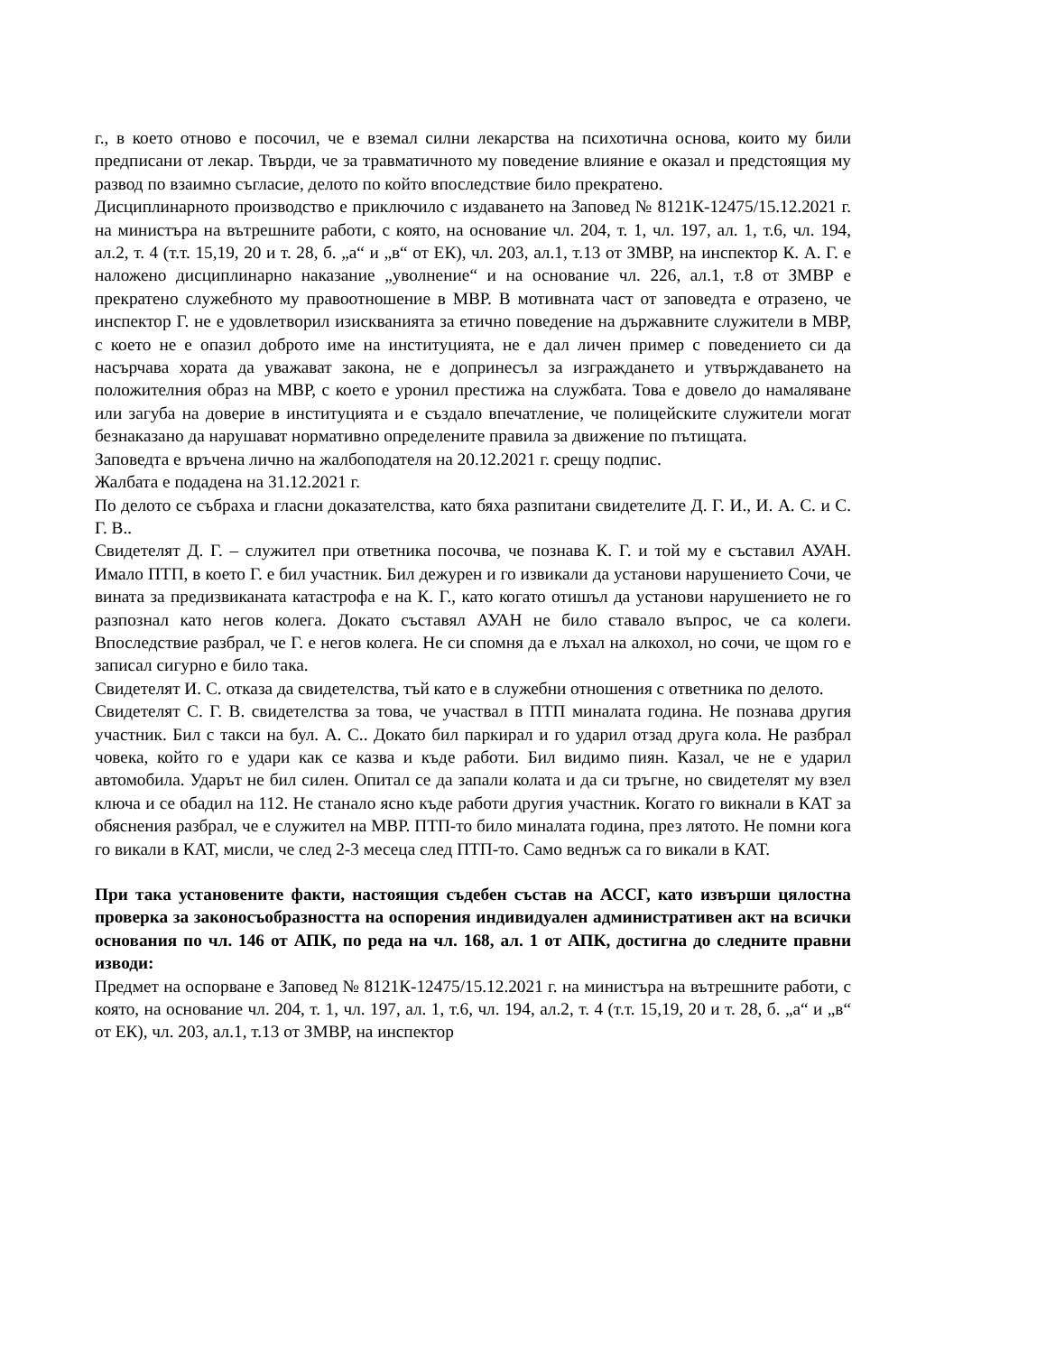г., в което отново е посочил, че е вземал силни лекарства на психотична основа, които му били предписани от лекар. Твърди, че за травматичното му поведение влияние е оказал и предстоящия му развод по взаимно съгласие, делото по който впоследствие било прекратено.
Дисциплинарното производство е приключило с издаването на Заповед № 8121К-12475/15.12.2021 г. на министъра на вътрешните работи, с която, на основание чл. 204, т. 1, чл. 197, ал. 1, т.6, чл. 194, ал.2, т. 4 (т.т. 15,19, 20 и т. 28, б. „а“ и „в“ от ЕК), чл. 203, ал.1, т.13 от ЗМВР, на инспектор К. А. Г. е наложено дисциплинарно наказание „уволнение“ и на основание чл. 226, ал.1, т.8 от ЗМВР е прекратено служебното му правоотношение в МВР. В мотивната част от заповедта е отразено, че инспектор Г. не е удовлетворил изискванията за етично поведение на държавните служители в МВР, с което не е опазил доброто име на институцията, не е дал личен пример с поведението си да насърчава хората да уважават закона, не е допринесъл за изграждането и утвърждаването на положителния образ на МВР, с което е уронил престижа на службата. Това е довело до намаляване или загуба на доверие в институцията и е създало впечатление, че полицейските служители могат безнаказано да нарушават нормативно определените правила за движение по пътищата.
Заповедта е връчена лично на жалбоподателя на 20.12.2021 г. срещу подпис.
Жалбата е подадена на 31.12.2021 г.
По делото се събраха и гласни доказателства, като бяха разпитани свидетелите Д. Г. И., И. А. С. и С. Г. В..
Свидетелят Д. Г. – служител при ответника посочва, че познава К. Г. и той му е съставил АУАН. Имало ПТП, в което Г. е бил участник. Бил дежурен и го извикали да установи нарушението Сочи, че вината за предизвиканата катастрофа е на К. Г., като когато отишъл да установи нарушението не го разпознал като негов колега. Докато съставял АУАН не било ставало въпрос, че са колеги. Впоследствие разбрал, че Г. е негов колега. Не си спомня да е лъхал на алкохол, но сочи, че щом го е записал сигурно е било така.
Свидетелят И. С. отказа да свидетелства, тъй като е в служебни отношения с ответника по делото.
Свидетелят С. Г. В. свидетелства за това, че участвал в ПТП миналата година. Не познава другия участник. Бил с такси на бул. А. С.. Докато бил паркирал и го ударил отзад друга кола. Не разбрал човека, който го е удари как се казва и къде работи. Бил видимо пиян. Казал, че не е ударил автомобила. Ударът не бил силен. Опитал се да запали колата и да си тръгне, но свидетелят му взел ключа и се обадил на 112. Не станало ясно къде работи другия участник. Когато го викнали в КАТ за обяснения разбрал, че е служител на МВР. ПТП-то било миналата година, през лятото. Не помни кога го викали в КАТ, мисли, че след 2-3 месеца след ПТП-то. Само веднъж са го викали в КАТ.
При така установените факти, настоящия съдебен състав на АССГ, като извърши цялостна проверка за законосъобразността на оспорения индивидуален административен акт на всички основания по чл. 146 от АПК, по реда на чл. 168, ал. 1 от АПК, достигна до следните правни изводи:
Предмет на оспорване е Заповед № 8121К-12475/15.12.2021 г. на министъра на вътрешните работи, с която, на основание чл. 204, т. 1, чл. 197, ал. 1, т.6, чл. 194, ал.2, т. 4 (т.т. 15,19, 20 и т. 28, б. „а“ и „в“ от ЕК), чл. 203, ал.1, т.13 от ЗМВР, на инспектор